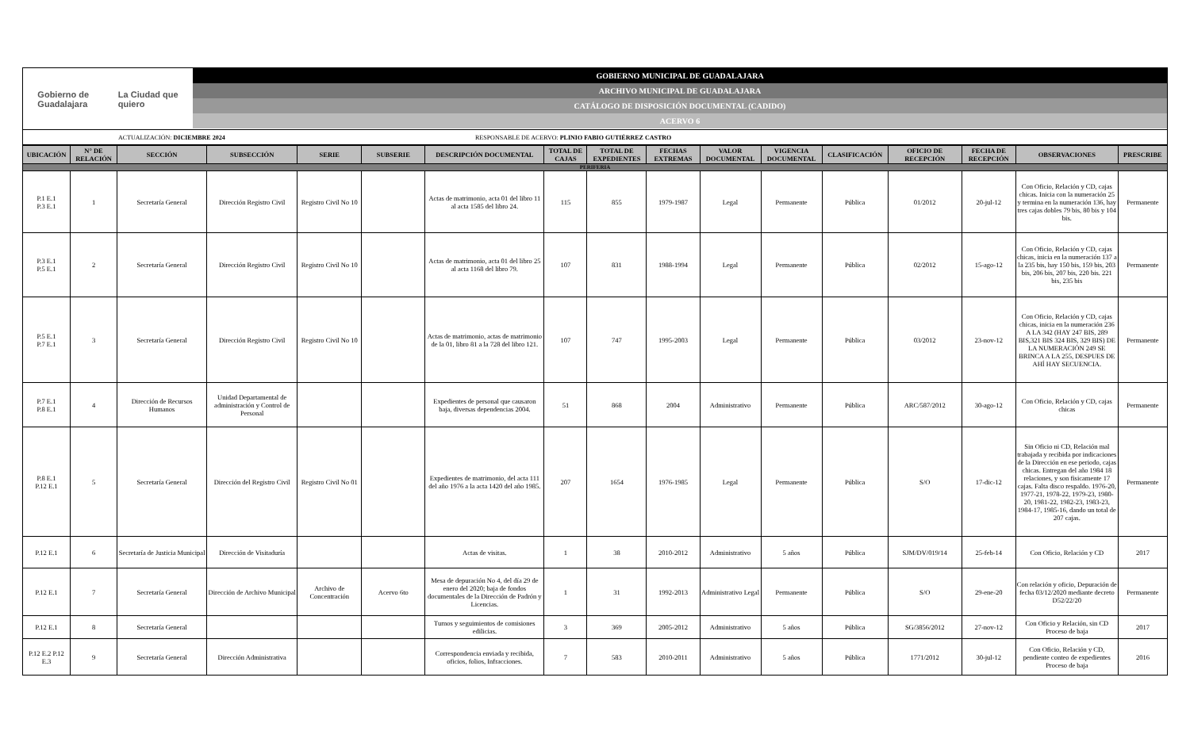Gobierno de
Guadalajara La Ciudad que
quiero
GOBIERNO MUNICIPAL DE GUADALAJARA
ARCHIVO MUNICIPAL DE GUADALAJARA
CATÁLOGO DE DISPOSICIÓN DOCUMENTAL (CADIDO)
ACERVO 6
ACTUALIZACIÓN: DICIEMBRE 2024 RESPONSABLE DE ACERVO: PLINIO FABIO GUTIÉRREZ CASTRO
| UBICACIÓN | N° DE RELACIÓN | SECCIÓN | SUBSECCIÓN | SERIE | SUBSERIE | DESCRIPCIÓN DOCUMENTAL | TOTAL DE CAJAS | TOTAL DE EXPEDIENTES | FECHAS EXTREMAS | VALOR DOCUMENTAL | VIGENCIA DOCUMENTAL | CLASIFICACIÓN | OFICIO DE RECEPCIÓN | FECHA DE RECEPCIÓN | OBSERVACIONES | PRESCRIBE |
| --- | --- | --- | --- | --- | --- | --- | --- | --- | --- | --- | --- | --- | --- | --- | --- | --- |
| PERIFERIA | | | | | | | | | | | | | | | | |
| P.1 E.1 P.3 E.1 | 1 | Secretaría General | Dirección Registro Civil | Registro Civil No 10 | | Actas de matrimonio, acta 01 del libro 11 al acta 1585 del libro 24. | 115 | 855 | 1979-1987 | Legal | Permanente | Pública | 01/2012 | 20-jul-12 | Con Oficio, Relación y CD, cajas chicas. Inicia con la numeración 25 y termina en la numeración 136, hay tres cajas dobles 79 bis, 80 bis y 104 bis. | Permanente |
| P.3 E.1 P.5 E.1 | 2 | Secretaría General | Dirección Registro Civil | Registro Civil No 10 | | Actas de matrimonio, acta 01 del libro 25 al acta 1168 del libro 79. | 107 | 831 | 1988-1994 | Legal | Permanente | Pública | 02/2012 | 15-ago-12 | Con Oficio, Relación y CD, cajas chicas, inicia en la numeración 137 a la 235 bis, hay 150 bis, 159 bis, 203 bis, 206 bis, 207 bis, 220 bis. 221 bis, 235 bis | Permanente |
| P.5 E.1 P.7 E.1 | 3 | Secretaría General | Dirección Registro Civil | Registro Civil No 10 | | Actas de matrimonio, actas de matrimonio de la 01, libro 81 a la 728 del libro 121. | 107 | 747 | 1995-2003 | Legal | Permanente | Pública | 03/2012 | 23-nov-12 | Con Oficio, Relación y CD, cajas chicas, inicia en la numeración 236 A LA 342 (HAY 247 BIS, 289 BIS,321 BIS 324 BIS, 329 BIS) DE LA NUMERACIÓN 249 SE BRINCA A LA 255, DESPUES DE AHÍ HAY SECUENCIA. | Permanente |
| P.7 E.1 P.8 E.1 | 4 | Dirección de Recursos Humanos | Unidad Departamental de administración y Control de Personal | | | Expedientes de personal que causaron baja, diversas dependencias 2004. | 51 | 868 | 2004 | Administrativo | Permanente | Pública | ARC/587/2012 | 30-ago-12 | Con Oficio, Relación y CD, cajas chicas | Permanente |
| P.8 E.1 P.12 E.1 | 5 | Secretaría General | Dirección del Registro Civil | Registro Civil No 01 | | Expedientes de matrimonio, del acta 111 del año 1976 a la acta 1420 del año 1985. | 207 | 1654 | 1976-1985 | Legal | Permanente | Pública | S/O | 17-dic-12 | Sin Oficio ni CD, Relación mal trabajada y recibida por indicaciones de la Dirección en ese periodo, cajas chicas. Entregan del año 1984 18 relaciones, y son fisicamente 17 cajas. Falta disco respaldo. 1976-20, 1977-21, 1978-22, 1979-23, 1980-20, 1981-22, 1982-23, 1983-23, 1984-17, 1985-16, dando un total de 207 cajas. | Permanente |
| P.12 E.1 | 6 | Secretaría de Justicia Municipal | Dirección de Visitaduría | | | Actas de visitas. | 1 | 38 | 2010-2012 | Administrativo | 5 años | Pública | SJM/DV/019/14 | 25-feb-14 | Con Oficio, Relación y CD | 2017 |
| P.12 E.1 | 7 | Secretaría General | Dirección de Archivo Municipal | Archivo de Concentración | Acervo 6to | Mesa de depuración No 4, del día 29 de enero del 2020; baja de fondos documentales de la Dirección de Padrón y Licencias. | 1 | 31 | 1992-2013 | Administrativo Legal | Permanente | Pública | S/O | 29-ene-20 | Con relación y oficio, Depuración de fecha 03/12/2020 mediante decreto D52/22/20 | Permanente |
| P.12 E.1 | 8 | Secretaría General | | | | Turnos y seguimientos de comisiones edilicias. | 3 | 369 | 2005-2012 | Administrativo | 5 años | Pública | SG/3856/2012 | 27-nov-12 | Con Oficio y Relación, sin CD Proceso de baja | 2017 |
| P.12 E.2 P.12 E.3 | 9 | Secretaría General | Dirección Administrativa | | | Correspondencia enviada y recibida, oficios, folios, Infracciones. | 7 | 583 | 2010-2011 | Administrativo | 5 años | Pública | 1771/2012 | 30-jul-12 | Con Oficio, Relación y CD, pendiente conteo de expedientes Proceso de baja | 2016 |